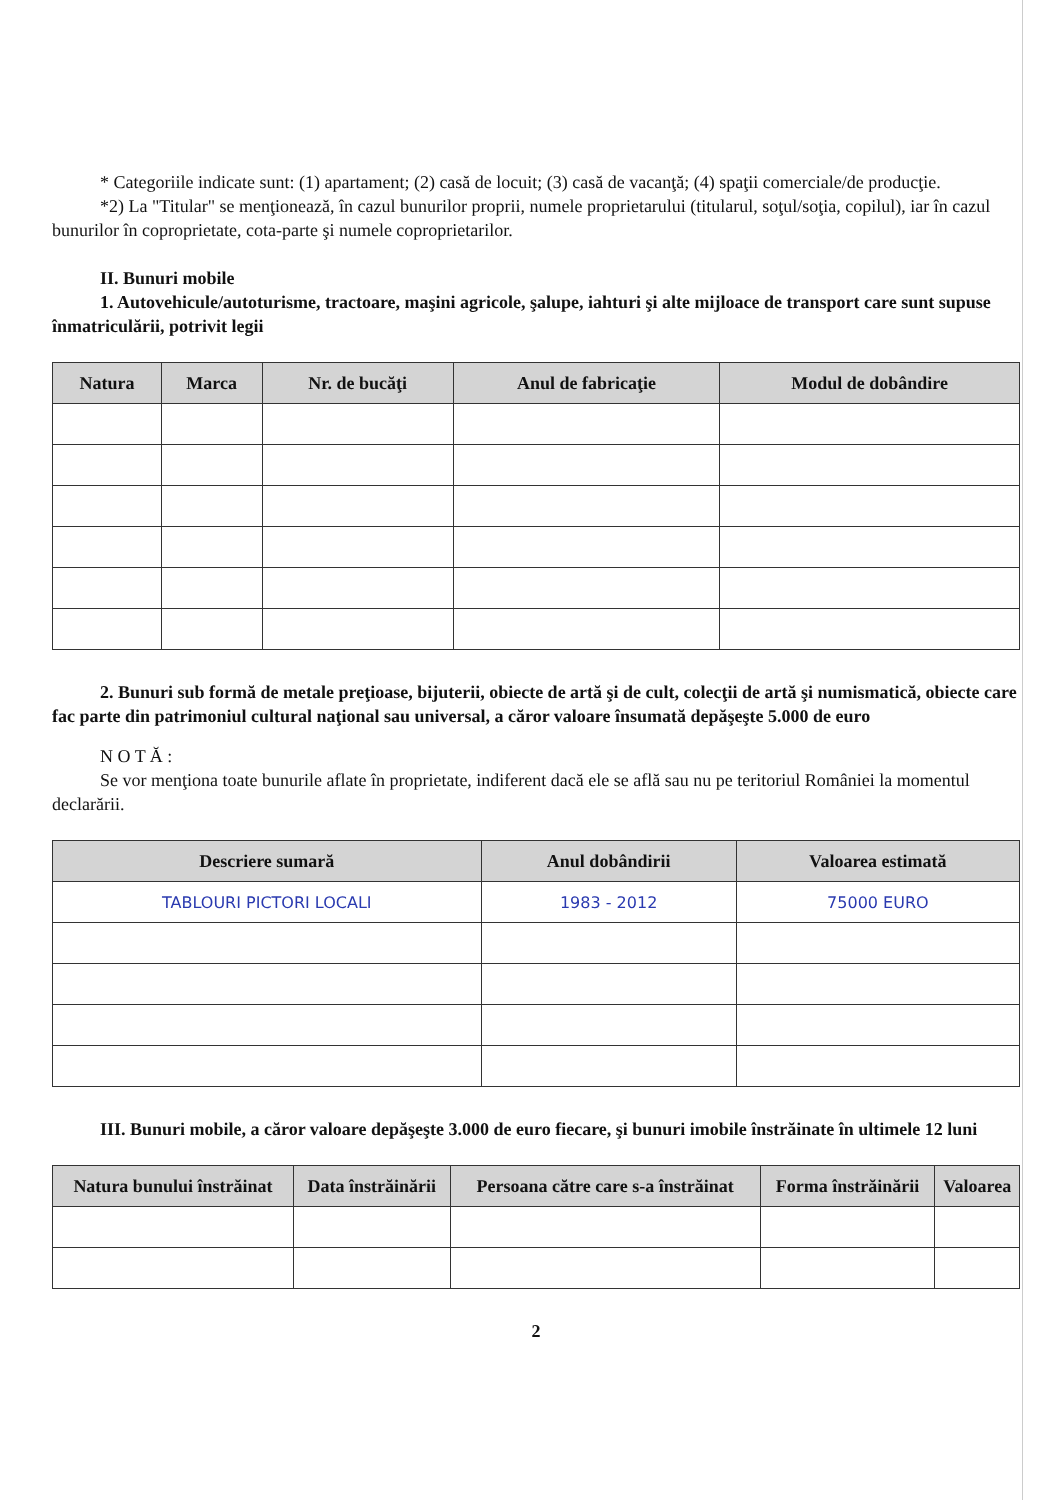* Categoriile indicate sunt: (1) apartament; (2) casă de locuit; (3) casă de vacanţă; (4) spaţii comerciale/de producţie.
*2) La "Titular" se menţionează, în cazul bunurilor proprii, numele proprietarului (titularul, soţul/soţia, copilul), iar în cazul bunurilor în coproprietate, cota-parte şi numele coproprietarilor.
II. Bunuri mobile
1. Autovehicule/autoturisme, tractoare, maşini agricole, şalupe, iahturi şi alte mijloace de transport care sunt supuse înmatriculării, potrivit legii
| Natura | Marca | Nr. de bucăţi | Anul de fabricaţie | Modul de dobândire |
| --- | --- | --- | --- | --- |
2. Bunuri sub formă de metale preţioase, bijuterii, obiecte de artă şi de cult, colecţii de artă şi numismatică, obiecte care fac parte din patrimoniul cultural naţional sau universal, a căror valoare însumată depăşeşte 5.000 de euro
N O T Ă :
Se vor menţiona toate bunurile aflate în proprietate, indiferent dacă ele se află sau nu pe teritoriul României la momentul declarării.
| Descriere sumară | Anul dobândirii | Valoarea estimată |
| --- | --- | --- |
| TABLOURI PICTORI LOCALI | 1983 - 2012 | 75000 EURO |
III. Bunuri mobile, a căror valoare depăşeşte 3.000 de euro fiecare, şi bunuri imobile înstrăinate în ultimele 12 luni
| Natura bunului înstrăinat | Data înstrăinării | Persoana către care s-a înstrăinat | Forma înstrăinării | Valoarea |
| --- | --- | --- | --- | --- |
2